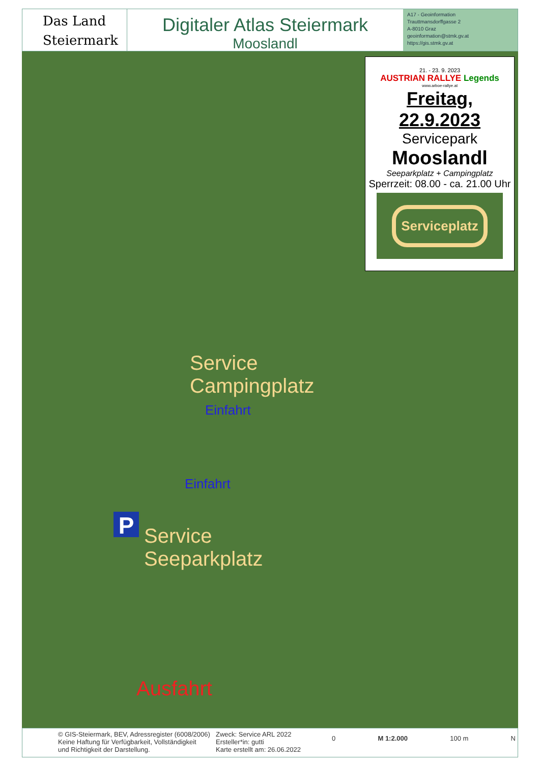Das Land
Steiermark
Digitaler Atlas Steiermark
Mooslandl
A17 - Geoinformation
Trauttmansdorffgasse 2
A-8010 Graz
geoinformation@stmk.gv.at
https://gis.stmk.gv.at
21. - 23. 9. 2023
AUSTRIAN RALLYE Legends
www.arboe-rallye.at
Freitag, 22.9.2023
Servicepark
Mooslandl
Seeparkplatz + Campingplatz
Sperrzeit: 08.00 - ca. 21.00 Uhr
Serviceplatz
Service
Campingplatz
Einfahrt
Einfahrt
P
Service
Seeparkplatz
Ausfahrt
© GIS-Steiermark, BEV, Adressregister (6008/2006)
Keine Haftung für Verfügbarkeit, Vollständigkeit
und Richtigkeit der Darstellung.
Zweck: Service ARL 2022
Ersteller*in: gutti
Karte erstellt am: 26.06.2022
0 M 1:2.000 100 m N